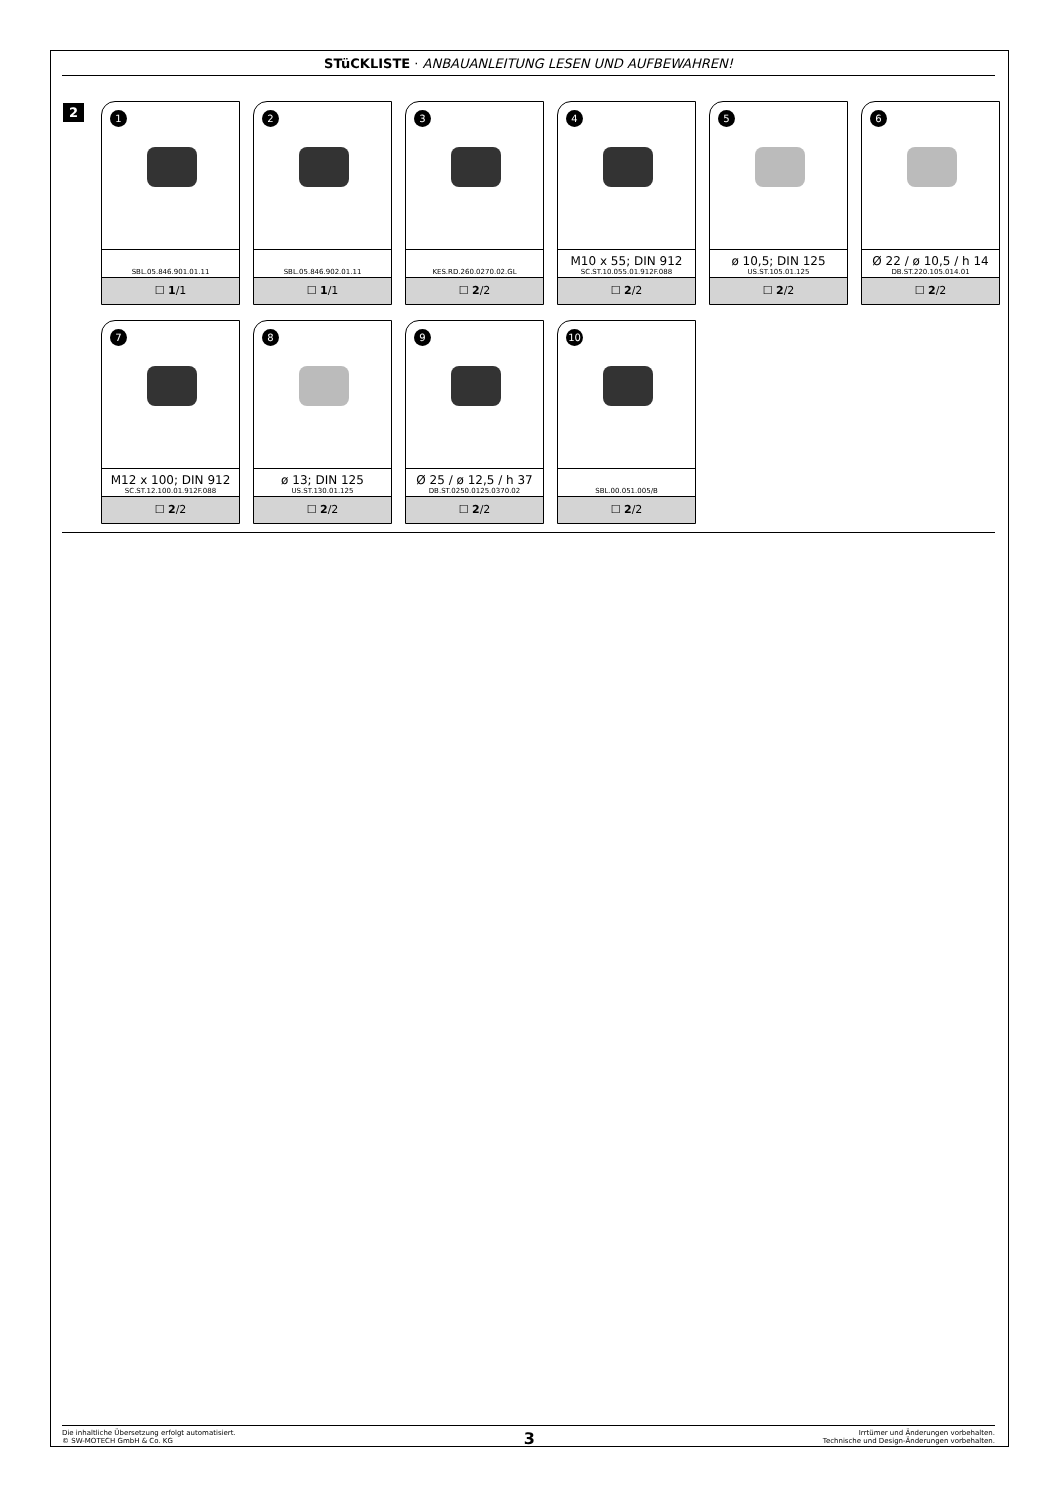STüCKLISTE · ANBAUANLEITUNG LESEN UND AUFBEWAHREN!
2
1
SBL.05.846.901.01.11
☐ 1/1
2
SBL.05.846.902.01.11
☐ 1/1
3
KES.RD.260.0270.02.GL
☐ 2/2
4
M10 x 55; DIN 912
SC.ST.10.055.01.912F.088
☐ 2/2
5
ø 10,5; DIN 125
US.ST.105.01.125
☐ 2/2
6
Ø 22 / ø 10,5 / h 14
DB.ST.220.105.014.01
☐ 2/2
7
M12 x 100; DIN 912
SC.ST.12.100.01.912F.088
☐ 2/2
8
ø 13; DIN 125
US.ST.130.01.125
☐ 2/2
9
Ø 25 / ø 12,5 / h 37
DB.ST.0250.0125.0370.02
☐ 2/2
10
SBL.00.051.005/B
☐ 2/2
Die inhaltliche Übersetzung erfolgt automatisiert.
© SW-MOTECH GmbH & Co. KG
3
Irrtümer und Änderungen vorbehalten.
Technische und Design-Änderungen vorbehalten.